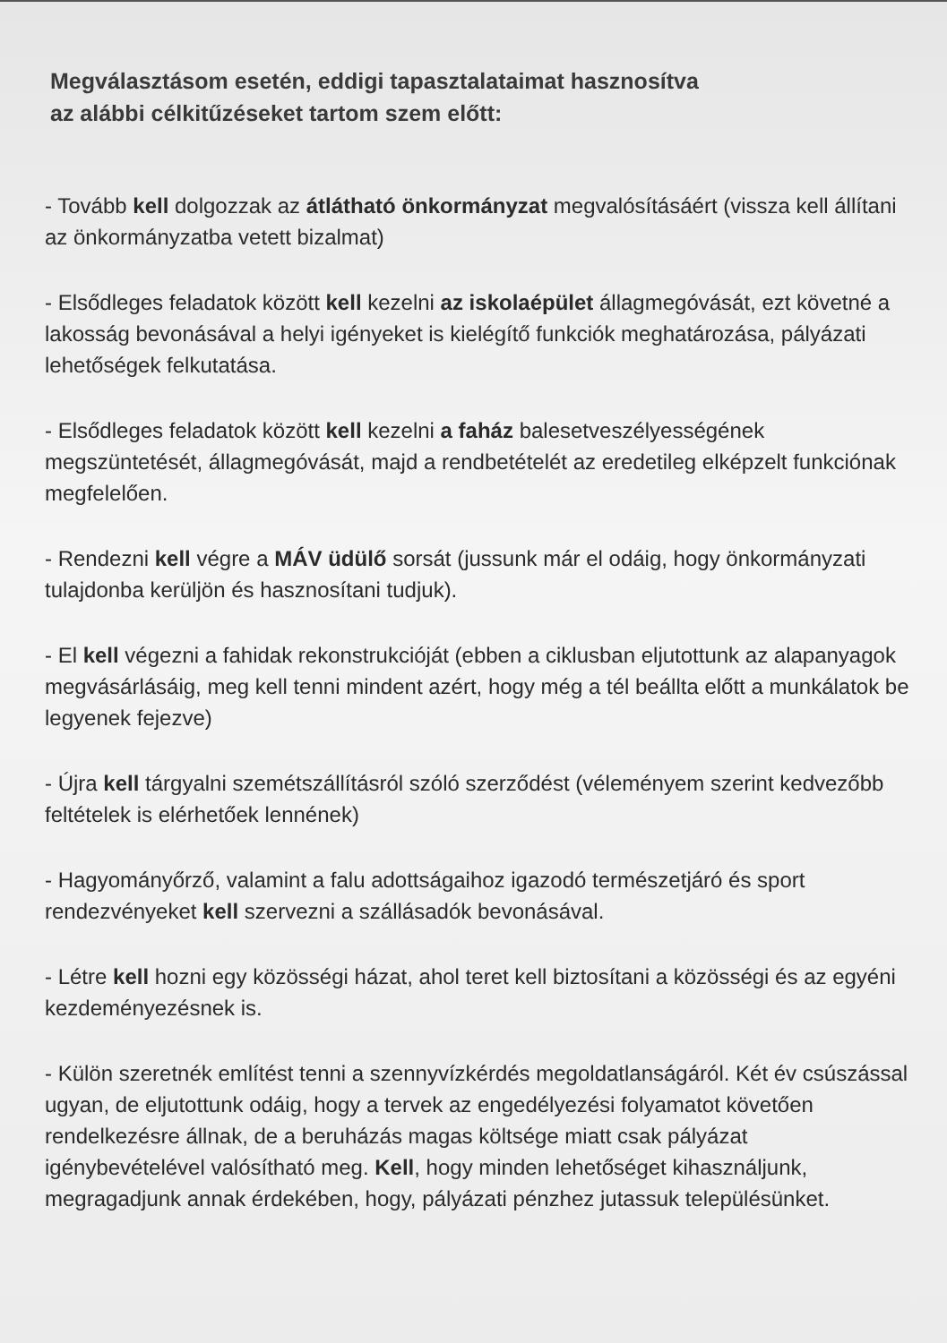Megválasztásom esetén, eddigi tapasztalataimat hasznosítva
az alábbi célkitűzéseket tartom szem előtt:
- Tovább kell dolgozzak az átlátható önkormányzat megvalósításáért (vissza kell állítani az önkormányzatba vetett bizalmat)
- Elsődleges feladatok között kell kezelni az iskolaépület állagmegóvását, ezt követné a lakosság bevonásával a helyi igényeket is kielégítő funkciók meghatározása, pályázati lehetőségek felkutatása.
- Elsődleges feladatok között kell kezelni a faház balesetveszélyességének megszüntetését, állagmegóvását, majd a rendbetételét az eredetileg elképzelt funkciónak megfelelően.
- Rendezni kell végre a MÁV üdülő sorsát (jussunk már el odáig, hogy önkormányzati tulajdonba kerüljön és hasznosítani tudjuk).
- El kell végezni a fahidak rekonstrukcióját (ebben a ciklusban eljutottunk az alapanyagok megvásárlásáig, meg kell tenni mindent azért, hogy még a tél beállta előtt a munkálatok be legyenek fejezve)
- Újra kell tárgyalni szemétszállításról szóló szerződést (véleményem szerint kedvezőbb feltételek is elérhetőek lennének)
- Hagyományőrző, valamint a falu adottságaihoz igazodó természetjáró és sport rendezvényeket kell szervezni a szállásadók bevonásával.
- Létre kell hozni egy közösségi házat, ahol teret kell biztosítani a közösségi és az egyéni kezdeményezésnek is.
- Külön szeretnék említést tenni a szennyvízkérdés megoldatlanságáról. Két év csúszással ugyan, de eljutottunk odáig, hogy a tervek az engedélyezési folyamatot követően rendelkezésre állnak, de a beruházás magas költsége miatt csak pályázat igénybevételével valósítható meg. Kell, hogy minden lehetőséget kihasználjunk, megragadjunk annak érdekében, hogy, pályázati pénzhez jutassuk településünket.